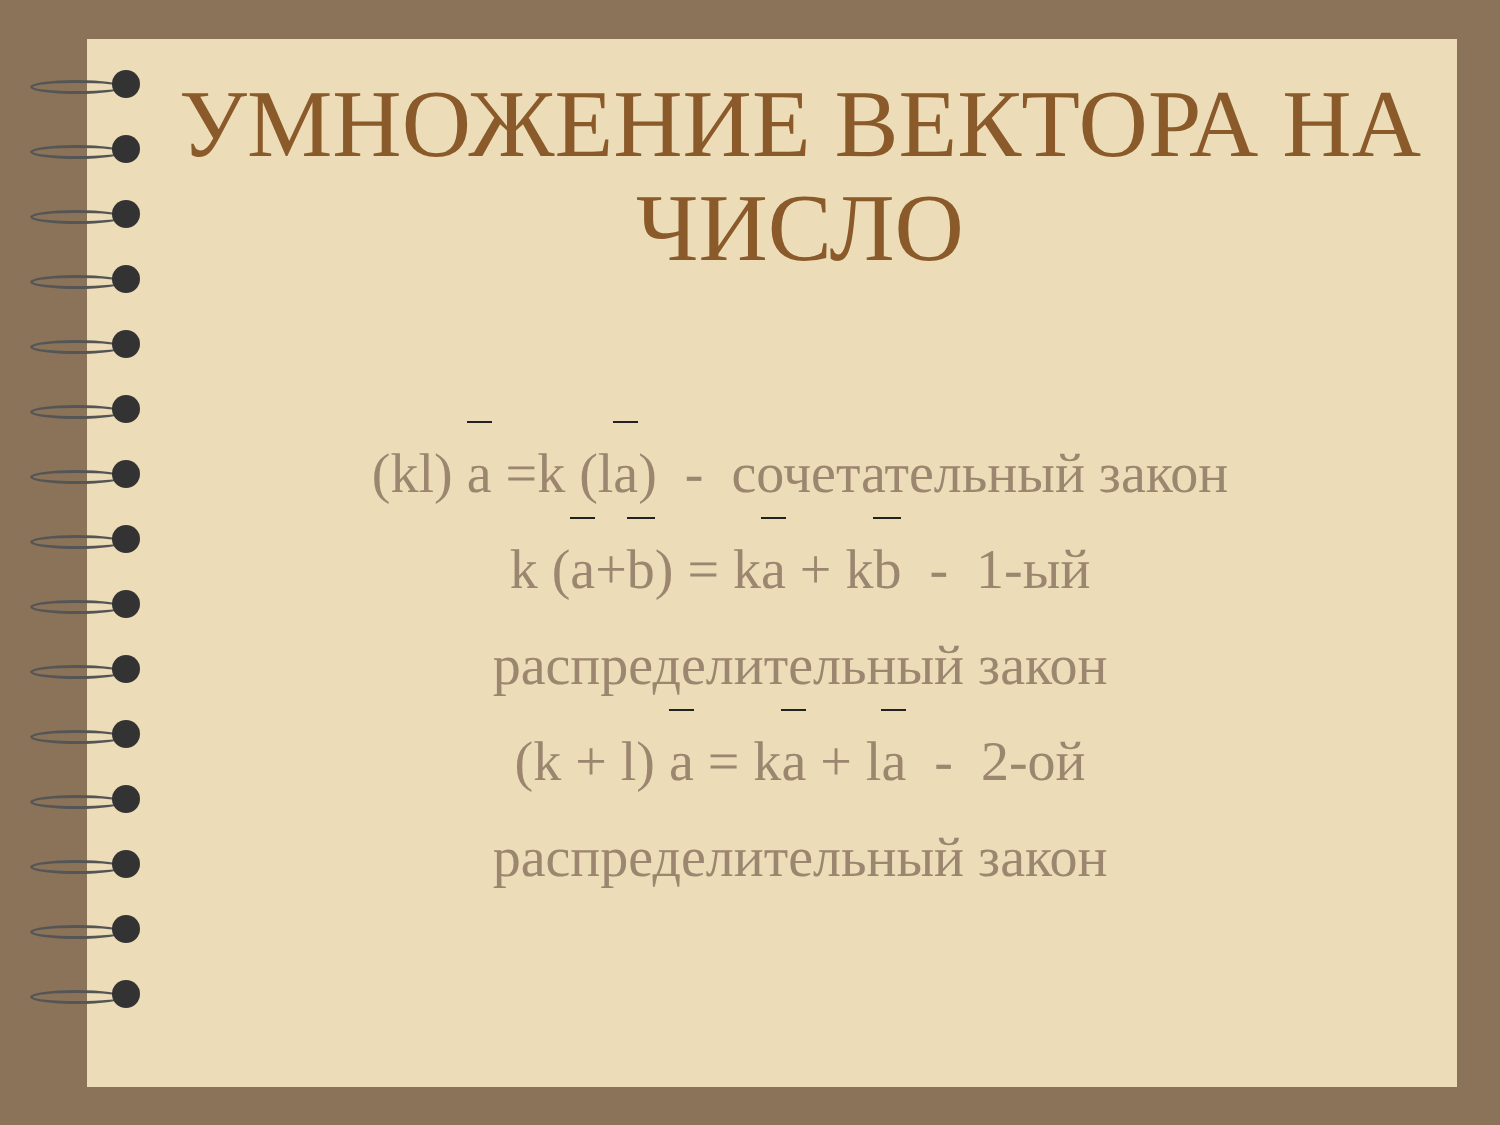УМНОЖЕНИЕ ВЕКТОРА НА
ЧИСЛО
(kl) a =k (la) - сочетательный закон
k (a+b) = ka + kb - 1-ый
распределительный закон
(k + l) a = ka + la - 2-ой
распределительный закон